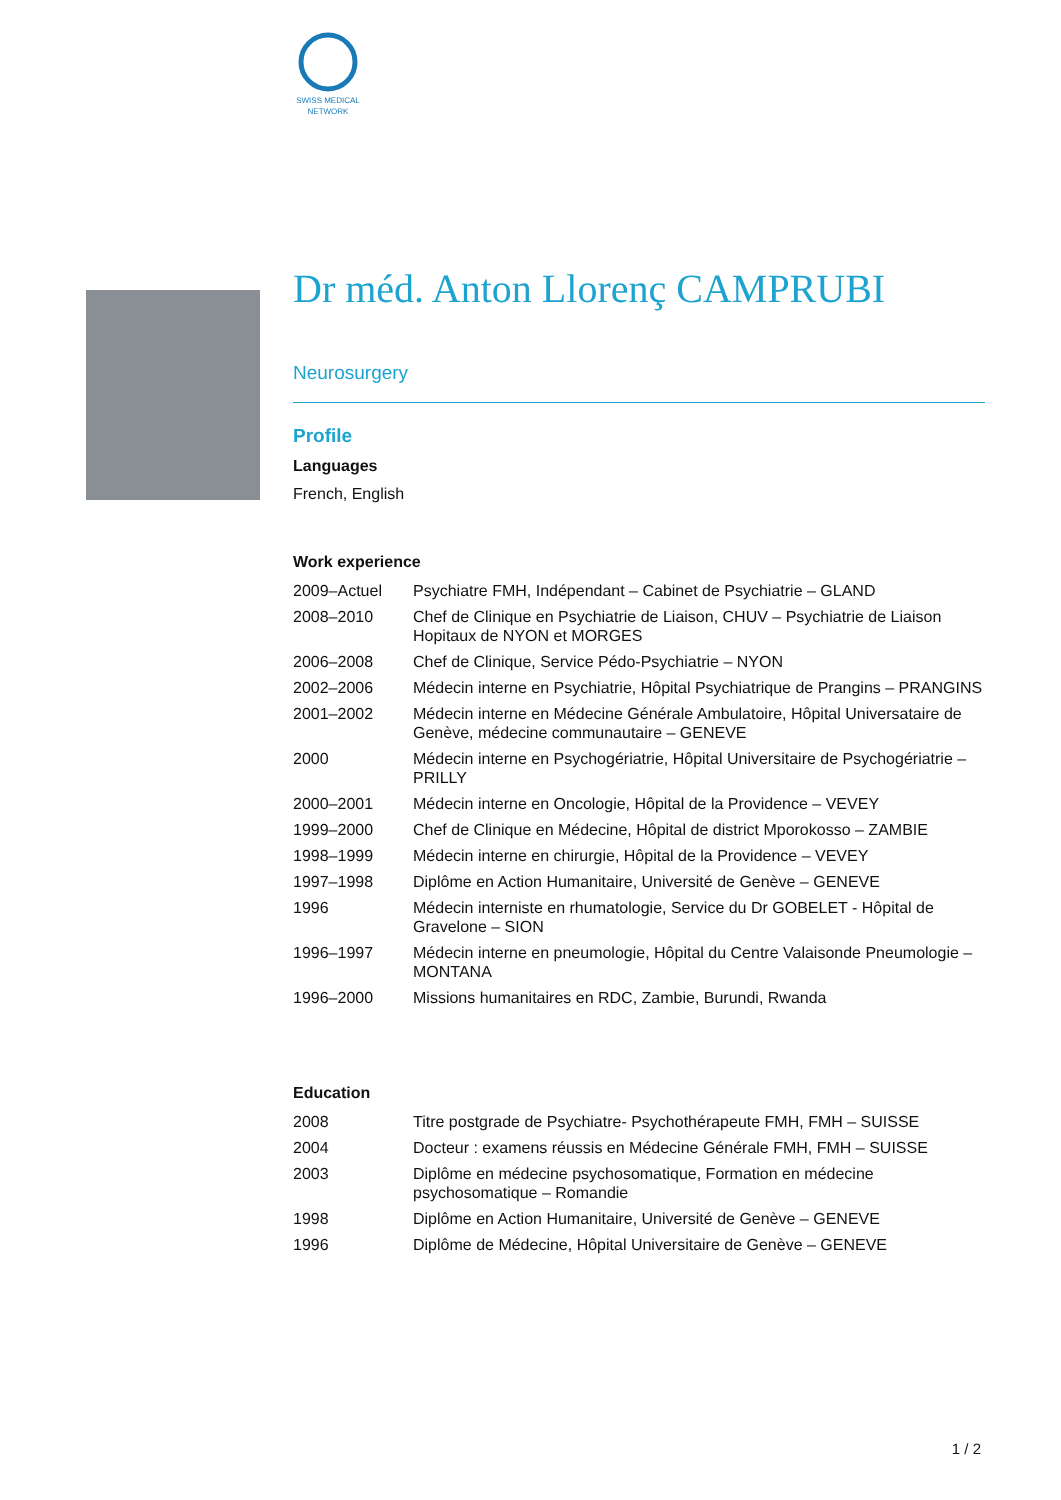SWISS MEDICAL
NETWORK
Dr méd. Anton Llorenç CAMPRUBI
Neurosurgery
Profile
Languages
French, English
Work experience
| 2009–Actuel | Psychiatre FMH, Indépendant – Cabinet de Psychiatrie – GLAND |
| 2008–2010 | Chef de Clinique en Psychiatrie de Liaison, CHUV – Psychiatrie de Liaison Hopitaux de NYON et MORGES |
| 2006–2008 | Chef de Clinique, Service Pédo-Psychiatrie – NYON |
| 2002–2006 | Médecin interne en Psychiatrie, Hôpital Psychiatrique de Prangins – PRANGINS |
| 2001–2002 | Médecin interne en Médecine Générale Ambulatoire, Hôpital Universataire de Genève, médecine communautaire – GENEVE |
| 2000 | Médecin interne en Psychogériatrie, Hôpital Universitaire de Psychogériatrie – PRILLY |
| 2000–2001 | Médecin interne en Oncologie, Hôpital de la Providence – VEVEY |
| 1999–2000 | Chef de Clinique en Médecine, Hôpital de district Mporokosso – ZAMBIE |
| 1998–1999 | Médecin interne en chirurgie, Hôpital de la Providence – VEVEY |
| 1997–1998 | Diplôme en Action Humanitaire, Université de Genève – GENEVE |
| 1996 | Médecin interniste en rhumatologie, Service du Dr GOBELET - Hôpital de Gravelone – SION |
| 1996–1997 | Médecin interne en pneumologie, Hôpital du Centre Valaisonde Pneumologie – MONTANA |
| 1996–2000 | Missions humanitaires en RDC, Zambie, Burundi, Rwanda |
Education
| 2008 | Titre postgrade de Psychiatre- Psychothérapeute FMH, FMH – SUISSE |
| 2004 | Docteur : examens réussis en Médecine Générale FMH, FMH – SUISSE |
| 2003 | Diplôme en médecine psychosomatique, Formation en médecine psychosomatique – Romandie |
| 1998 | Diplôme en Action Humanitaire, Université de Genève – GENEVE |
| 1996 | Diplôme de Médecine, Hôpital Universitaire de Genève – GENEVE |
1 / 2